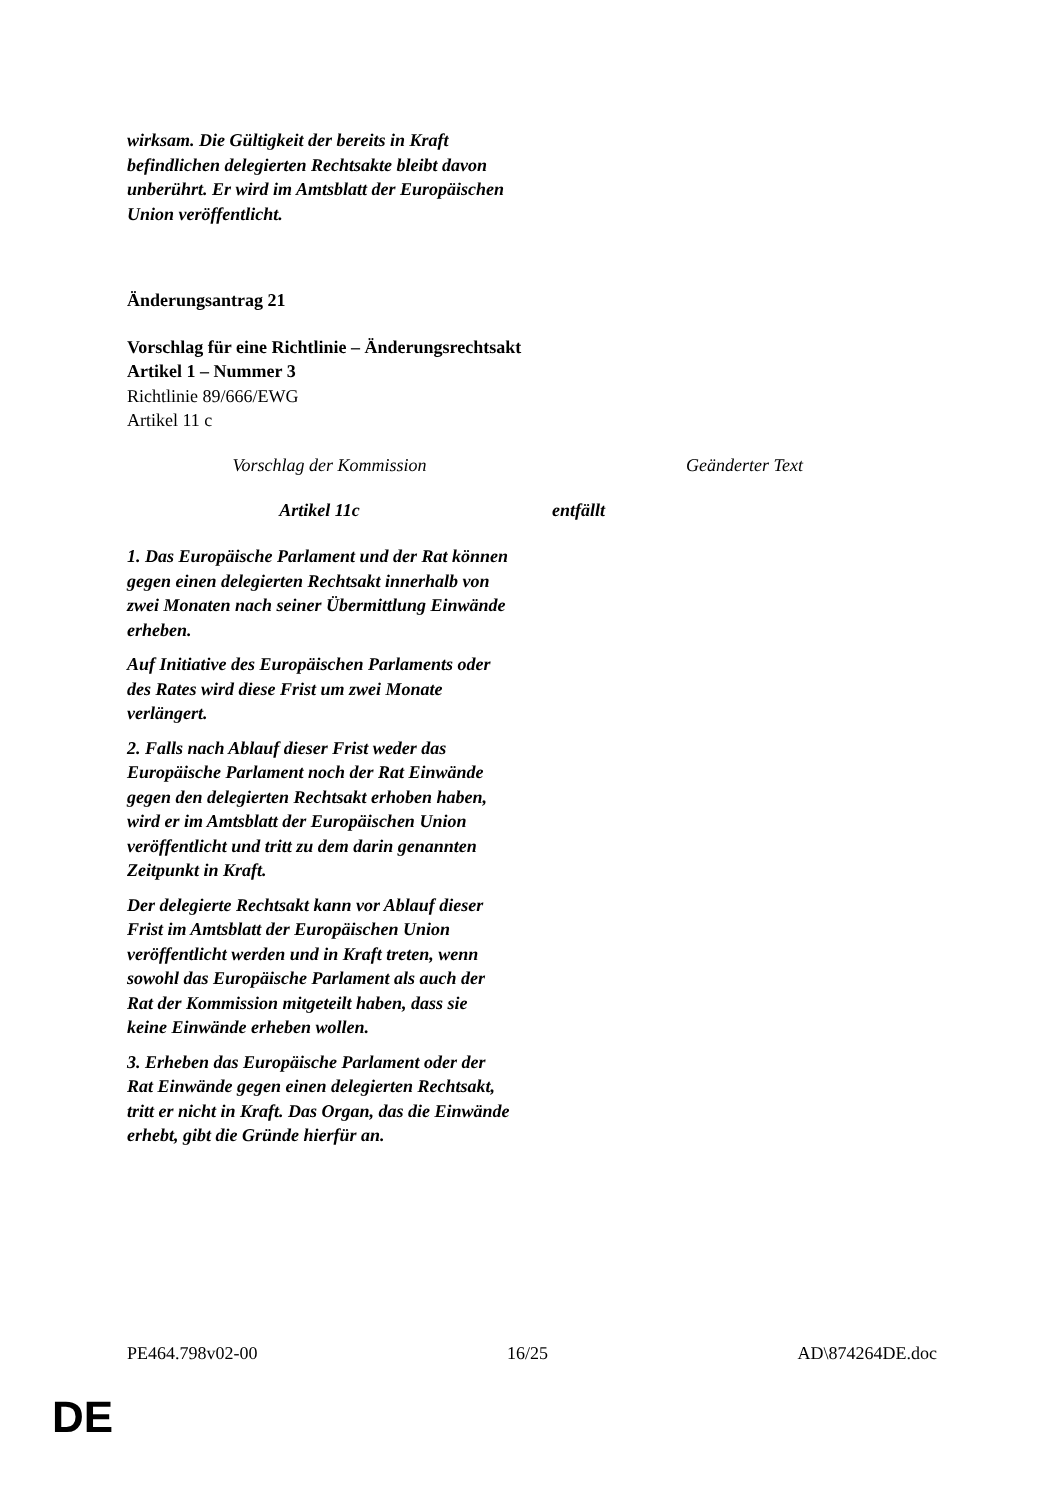wirksam. Die Gültigkeit der bereits in Kraft befindlichen delegierten Rechtsakte bleibt davon unberührt. Er wird im Amtsblatt der Europäischen Union veröffentlicht.
Änderungsantrag 21
Vorschlag für eine Richtlinie – Änderungsrechtsakt
Artikel 1 – Nummer 3
Richtlinie 89/666/EWG
Artikel 11 c
| Vorschlag der Kommission | Geänderter Text |
| Artikel 11c 1. Das Europäische Parlament und der Rat können gegen einen delegierten Rechtsakt innerhalb von zwei Monaten nach seiner Übermittlung Einwände erheben. Auf Initiative des Europäischen Parlaments oder des Rates wird diese Frist um zwei Monate verlängert. 2. Falls nach Ablauf dieser Frist weder das Europäische Parlament noch der Rat Einwände gegen den delegierten Rechtsakt erhoben haben, wird er im Amtsblatt der Europäischen Union veröffentlicht und tritt zu dem darin genannten Zeitpunkt in Kraft. Der delegierte Rechtsakt kann vor Ablauf dieser Frist im Amtsblatt der Europäischen Union veröffentlicht werden und in Kraft treten, wenn sowohl das Europäische Parlament als auch der Rat der Kommission mitgeteilt haben, dass sie keine Einwände erheben wollen. 3. Erheben das Europäische Parlament oder der Rat Einwände gegen einen delegierten Rechtsakt, tritt er nicht in Kraft. Das Organ, das die Einwände erhebt, gibt die Gründe hierfür an. | entfällt |
PE464.798v02-00 16/25 AD\874264DE.doc
DE